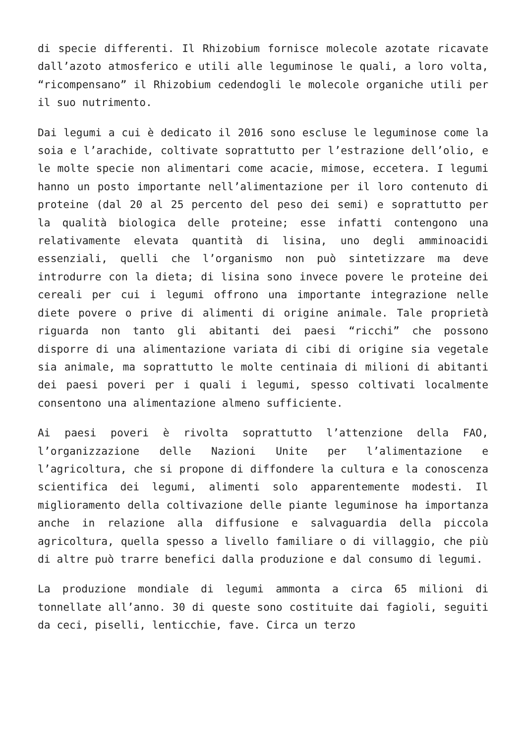di specie differenti. Il Rhizobium fornisce molecole azotate ricavate dall’azoto atmosferico e utili alle leguminose le quali, a loro volta, “ricompensano” il Rhizobium cedendogli le molecole organiche utili per il suo nutrimento.
Dai legumi a cui è dedicato il 2016 sono escluse le leguminose come la soia e l’arachide, coltivate soprattutto per l’estrazione dell’olio, e le molte specie non alimentari come acacie, mimose, eccetera. I legumi hanno un posto importante nell’alimentazione per il loro contenuto di proteine (dal 20 al 25 percento del peso dei semi) e soprattutto per la qualità biologica delle proteine; esse infatti contengono una relativamente elevata quantità di lisina, uno degli amminoacidi essenziali, quelli che l’organismo non può sintetizzare ma deve introdurre con la dieta; di lisina sono invece povere le proteine dei cereali per cui i legumi offrono una importante integrazione nelle diete povere o prive di alimenti di origine animale. Tale proprietà riguarda non tanto gli abitanti dei paesi “ricchi” che possono disporre di una alimentazione variata di cibi di origine sia vegetale sia animale, ma soprattutto le molte centinaia di milioni di abitanti dei paesi poveri per i quali i legumi, spesso coltivati localmente consentono una alimentazione almeno sufficiente.
Ai paesi poveri è rivolta soprattutto l’attenzione della FAO, l’organizzazione delle Nazioni Unite per l’alimentazione e l’agricoltura, che si propone di diffondere la cultura e la conoscenza scientifica dei legumi, alimenti solo apparentemente modesti. Il miglioramento della coltivazione delle piante leguminose ha importanza anche in relazione alla diffusione e salvaguardia della piccola agricoltura, quella spesso a livello familiare o di villaggio, che più di altre può trarre benefici dalla produzione e dal consumo di legumi.
La produzione mondiale di legumi ammonta a circa 65 milioni di tonnellate all’anno. 30 di queste sono costituite dai fagioli, seguiti da ceci, piselli, lenticchie, fave. Circa un terzo